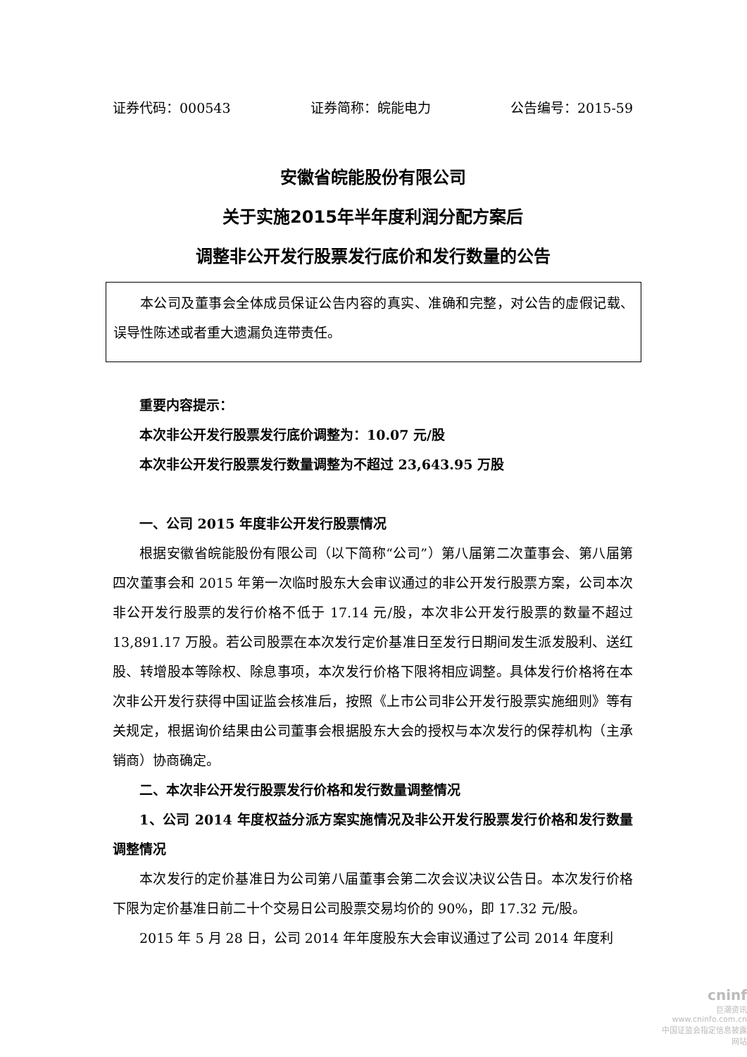证券代码：000543 证券简称：皖能电力 公告编号：2015-59
安徽省皖能股份有限公司
关于实施2015年半年度利润分配方案后
调整非公开发行股票发行底价和发行数量的公告
本公司及董事会全体成员保证公告内容的真实、准确和完整，对公告的虚假记载、误导性陈述或者重大遗漏负连带责任。
重要内容提示：
本次非公开发行股票发行底价调整为：10.07 元/股
本次非公开发行股票发行数量调整为不超过 23,643.95 万股
一、公司 2015 年度非公开发行股票情况
根据安徽省皖能股份有限公司（以下简称“公司”）第八届第二次董事会、第八届第四次董事会和 2015 年第一次临时股东大会审议通过的非公开发行股票方案，公司本次非公开发行股票的发行价格不低于 17.14 元/股，本次非公开发行股票的数量不超过 13,891.17 万股。若公司股票在本次发行定价基准日至发行日期间发生派发股利、送红股、转增股本等除权、除息事项，本次发行价格下限将相应调整。具体发行价格将在本次非公开发行获得中国证监会核准后，按照《上市公司非公开发行股票实施细则》等有关规定，根据询价结果由公司董事会根据股东大会的授权与本次发行的保荐机构（主承销商）协商确定。
二、本次非公开发行股票发行价格和发行数量调整情况
1、公司 2014 年度权益分派方案实施情况及非公开发行股票发行价格和发行数量调整情况
本次发行的定价基准日为公司第八届董事会第二次会议决议公告日。本次发行价格下限为定价基准日前二十个交易日公司股票交易均价的 90%，即 17.32 元/股。
2015 年 5 月 28 日，公司 2014 年年度股东大会审议通过了公司 2014 年度利
cninf
巨潮资讯
www.cninfo.com.cn
中国证监会指定信息披露网站